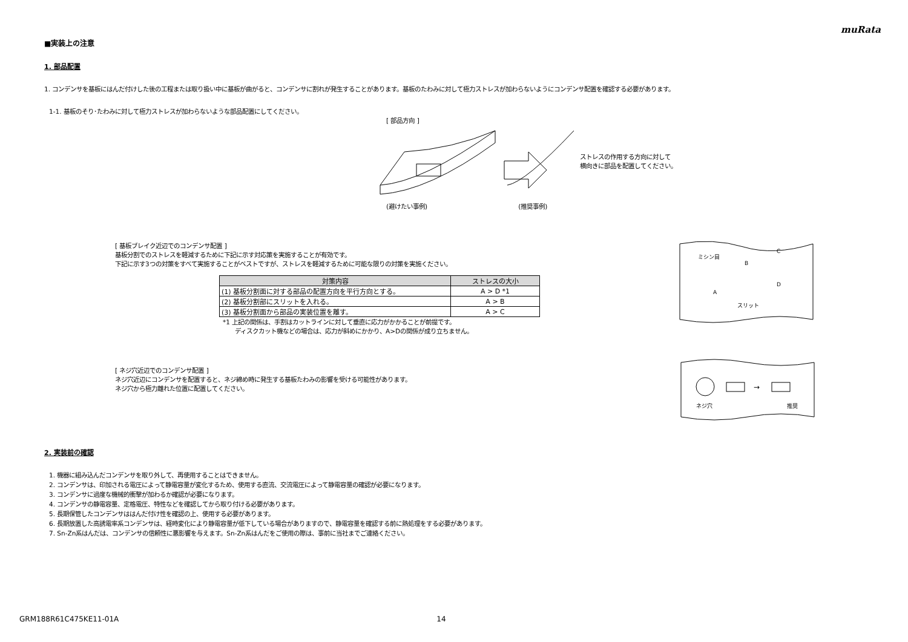muRata
■実装上の注意
1. 部品配置
1. コンデンサを基板にはんだ付けした後の工程または取り扱い中に基板が曲がると、コンデンサに割れが発生することがあります。基板のたわみに対して極力ストレスが加わらないようにコンデンサ配置を確認する必要があります。
1-1. 基板のそり･たわみに対して極力ストレスが加わらないような部品配置にしてください。
[ 部品方向 ]
(避けたい事例) (推奨事例)
ストレスの作用する方向に対して
横向きに部品を配置してください。
[ 基板ブレイク近辺でのコンデンサ配置 ]
基板分割でのストレスを軽減するために下記に示す対応策を実施することが有効です。
下記に示す3つの対策をすべて実施することがベストですが、ストレスを軽減するために可能な限りの対策を実施ください。
| 対策内容 | ストレスの大小 |
| --- | --- |
| (1) 基板分割面に対する部品の配置方向を平行方向とする。 | A > D *1 |
| (2) 基板分割部にスリットを入れる。 | A > B |
| (3) 基板分割面から部品の実装位置を離す。 | A > C |
*1 上記の関係は、手割はカットラインに対して垂直に応力がかかることが前提です。
　　ディスクカット機などの場合は、応力が斜めにかかり、A>Dの関係が成り立ちません。
ミシン目
B
C
A
D
スリット
[ ネジ穴近辺でのコンデンサ配置 ]
ネジ穴近辺にコンデンサを配置すると、ネジ締め時に発生する基板たわみの影響を受ける可能性があります。
ネジ穴から極力離れた位置に配置してください。
→
ネジ穴
推奨
2. 実装前の確認
1. 機器に組み込んだコンデンサを取り外して、再使用することはできません。
2. コンデンサは、印加される電圧によって静電容量が変化するため、使用する直流、交流電圧によって静電容量の確認が必要になります。
3. コンデンサに過度な機械的衝撃が加わるか確認が必要になります。
4. コンデンサの静電容量、定格電圧、特性などを確認してから取り付ける必要があります。
5. 長期保管したコンデンサははんだ付け性を確認の上、使用する必要があります。
6. 長期放置した高誘電率系コンデンサは、経時変化により静電容量が低下している場合がありますので、静電容量を確認する前に熱処理をする必要があります。
7. Sn-Zn系はんだは、コンデンサの信頼性に悪影響を与えます。Sn-Zn系はんだをご使用の際は、事前に当社までご連絡ください。
GRM188R61C475KE11-01A 14